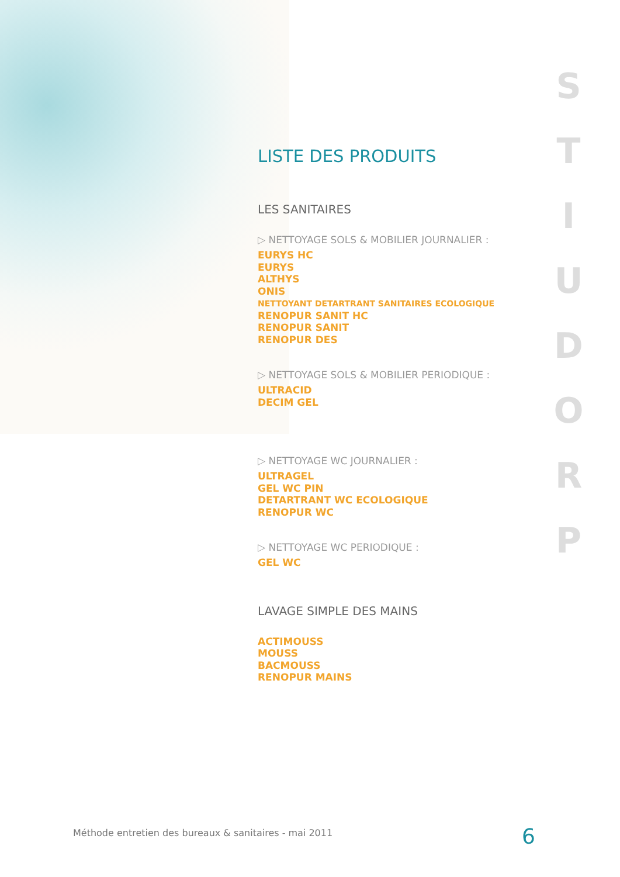LISTE DES PRODUITS
LES SANITAIRES
▷ NETTOYAGE SOLS & MOBILIER JOURNALIER :
EURYS HC
EURYS
ALTHYS
ONIS
NETTOYANT DETARTRANT SANITAIRES ECOLOGIQUE
RENOPUR SANIT HC
RENOPUR SANIT
RENOPUR DES
▷ NETTOYAGE SOLS & MOBILIER PERIODIQUE :
ULTRACID
DECIM GEL
▷ NETTOYAGE WC JOURNALIER :
ULTRAGEL
GEL WC PIN
DETARTRANT WC ECOLOGIQUE
RENOPUR WC
▷ NETTOYAGE WC PERIODIQUE :
GEL WC
LAVAGE SIMPLE DES MAINS
ACTIMOUSS
MOUSS
BACMOUSS
RENOPUR MAINS
S
T
I
U
D
O
R
P
Méthode entretien des bureaux & sanitaires - mai 2011
6